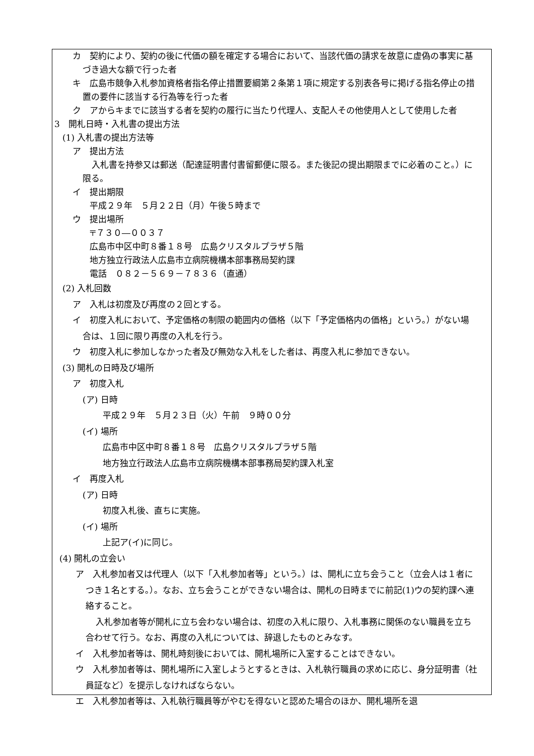カ　契約により、契約の後に代価の額を確定する場合において、当該代価の請求を故意に虚偽の事実に基づき過大な額で行った者
キ　広島市競争入札参加資格者指名停止措置要綱第２条第１項に規定する別表各号に掲げる指名停止の措置の要件に該当する行為等を行った者
ク　アからキまでに該当する者を契約の履行に当たり代理人、支配人その他使用人として使用した者
3　開札日時・入札書の提出方法
(1) 入札書の提出方法等
ア　提出方法
入札書を持参又は郵送（配達証明書付書留郵便に限る。また後記の提出期限までに必着のこと。）に限る。
イ　提出期限
平成２９年　５月２２日（月）午後５時まで
ウ　提出場所
〒７３０―００３７
広島市中区中町８番１８号　広島クリスタルプラザ５階
地方独立行政法人広島市立病院機構本部事務局契約課
電話　０８２－５６９－７８３６（直通）
(2) 入札回数
ア　入札は初度及び再度の２回とする。
イ　初度入札において、予定価格の制限の範囲内の価格（以下「予定価格内の価格」という。）がない場合は、１回に限り再度の入札を行う。
ウ　初度入札に参加しなかった者及び無効な入札をした者は、再度入札に参加できない。
(3) 開札の日時及び場所
ア　初度入札
(ア) 日時
平成２９年　５月２３日（火）午前　９時００分
(イ) 場所
広島市中区中町８番１８号　広島クリスタルプラザ５階
地方独立行政法人広島市立病院機構本部事務局契約課入札室
イ　再度入札
(ア) 日時
初度入札後、直ちに実施。
(イ) 場所
上記ア(イ)に同じ。
(4) 開札の立会い
ア　入札参加者又は代理人（以下「入札参加者等」という。）は、開札に立ち会うこと（立会人は１者につき１名とする。）。なお、立ち会うことができない場合は、開札の日時までに前記(1)ウの契約課へ連絡すること。
入札参加者等が開札に立ち会わない場合は、初度の入札に限り、入札事務に関係のない職員を立ち合わせて行う。なお、再度の入札については、辞退したものとみなす。
イ　入札参加者等は、開札時刻後においては、開札場所に入室することはできない。
ウ　入札参加者等は、開札場所に入室しようとするときは、入札執行職員の求めに応じ、身分証明書（社員証など）を提示しなければならない。
エ　入札参加者等は、入札執行職員等がやむを得ないと認めた場合のほか、開札場所を退